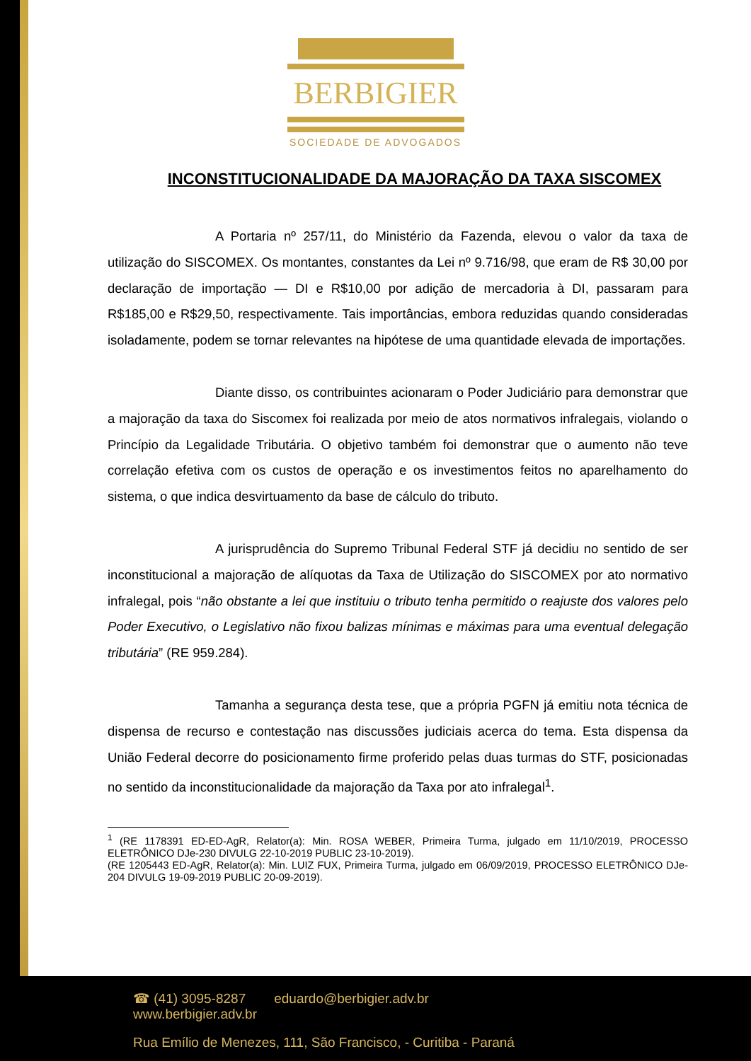BERBIGIER
SOCIEDADE DE ADVOGADOS
INCONSTITUCIONALIDADE DA MAJORAÇÃO DA TAXA SISCOMEX
A Portaria nº 257/11, do Ministério da Fazenda, elevou o valor da taxa de utilização do SISCOMEX. Os montantes, constantes da Lei nº 9.716/98, que eram de R$ 30,00 por declaração de importação — DI e R$10,00 por adição de mercadoria à DI, passaram para R$185,00 e R$29,50, respectivamente. Tais importâncias, embora reduzidas quando consideradas isoladamente, podem se tornar relevantes na hipótese de uma quantidade elevada de importações.
Diante disso, os contribuintes acionaram o Poder Judiciário para demonstrar que a majoração da taxa do Siscomex foi realizada por meio de atos normativos infralegais, violando o Princípio da Legalidade Tributária. O objetivo também foi demonstrar que o aumento não teve correlação efetiva com os custos de operação e os investimentos feitos no aparelhamento do sistema, o que indica desvirtuamento da base de cálculo do tributo.
A jurisprudência do Supremo Tribunal Federal STF já decidiu no sentido de ser inconstitucional a majoração de alíquotas da Taxa de Utilização do SISCOMEX por ato normativo infralegal, pois “não obstante a lei que instituiu o tributo tenha permitido o reajuste dos valores pelo Poder Executivo, o Legislativo não fixou balizas mínimas e máximas para uma eventual delegação tributária” (RE 959.284).
Tamanha a segurança desta tese, que a própria PGFN já emitiu nota técnica de dispensa de recurso e contestação nas discussões judiciais acerca do tema. Esta dispensa da União Federal decorre do posicionamento firme proferido pelas duas turmas do STF, posicionadas no sentido da inconstitucionalidade da majoração da Taxa por ato infralegal<sup>1</sup>.
<sup>1</sup> (RE 1178391 ED-ED-AgR, Relator(a): Min. ROSA WEBER, Primeira Turma, julgado em 11/10/2019, PROCESSO ELETRÔNICO DJe-230 DIVULG 22-10-2019 PUBLIC 23-10-2019).
(RE 1205443 ED-AgR, Relator(a): Min. LUIZ FUX, Primeira Turma, julgado em 06/09/2019, PROCESSO ELETRÔNICO DJe-204 DIVULG 19-09-2019 PUBLIC 20-09-2019).
☎ (41) 3095-8287 eduardo@berbigier.adv.br
www.berbigier.adv.br
Rua Emílio de Menezes, 111, São Francisco, - Curitiba - Paraná